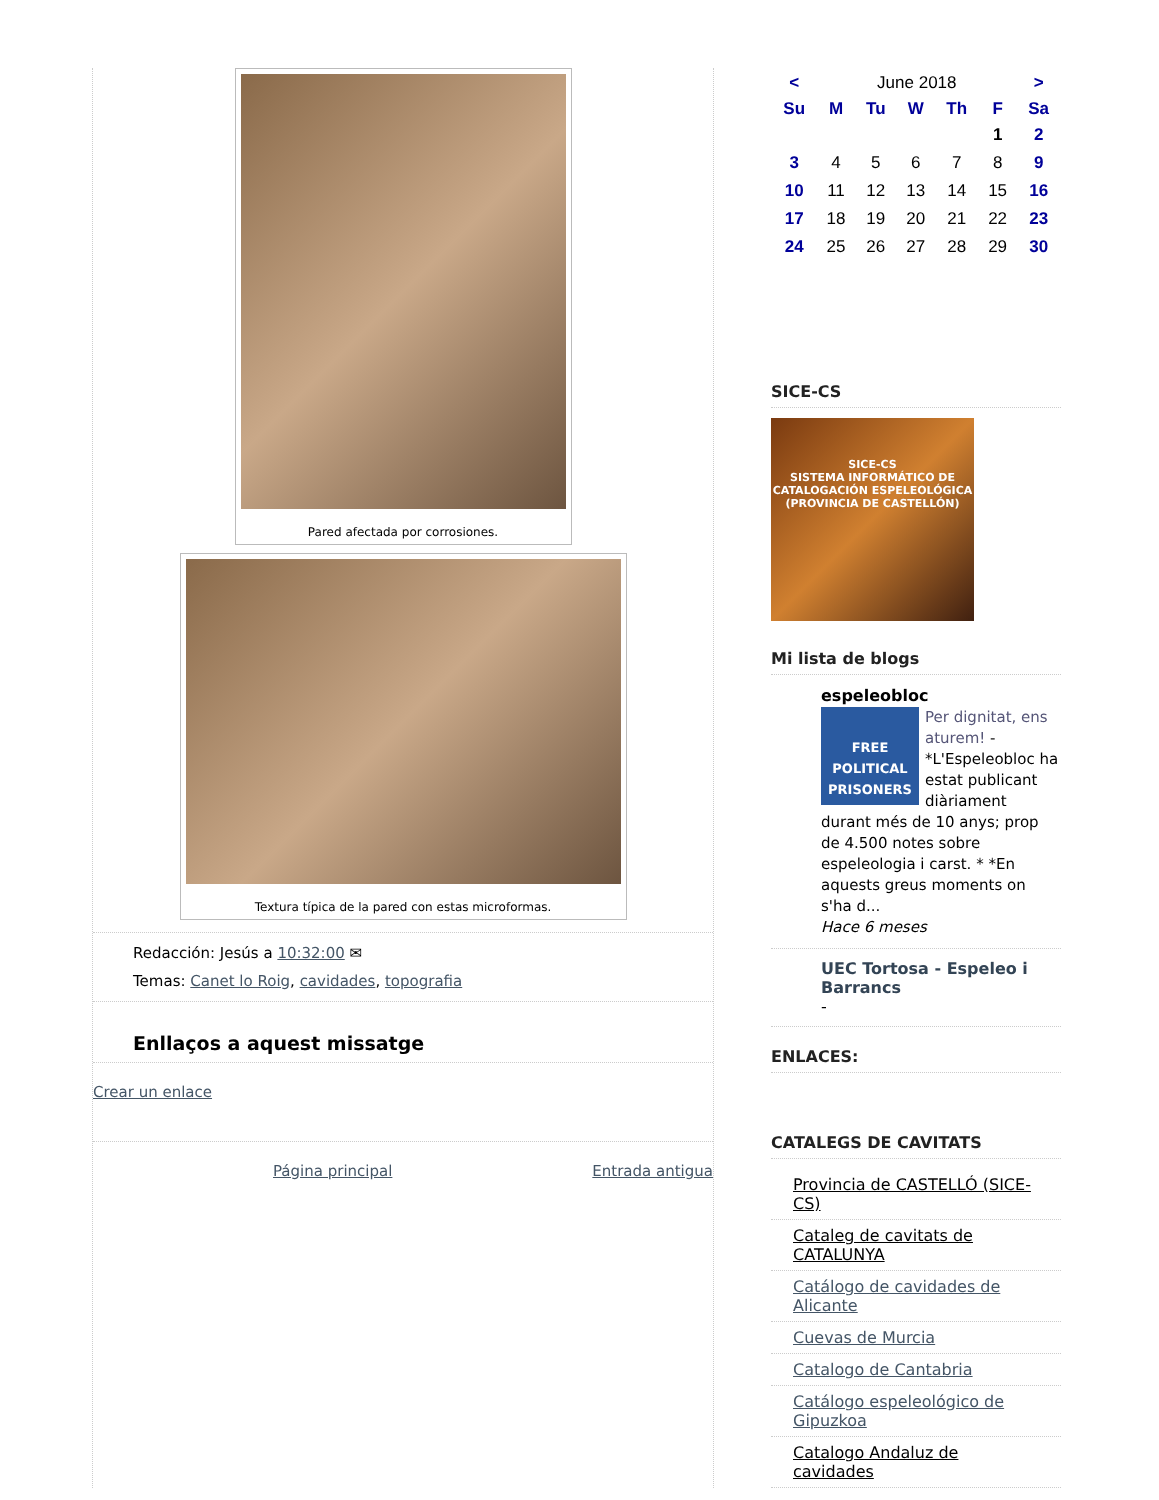Pared afectada por corrosiones.
Textura típica de la pared con estas microformas.
Redacción: Jesús a 10:32:00 ✉
Temas: Canet lo Roig, cavidades, topografia
Enllaços a aquest missatge
Crear un enlace
Página principal Entrada antigua
| < | June 2018 | | | | | > |
| Su | M | Tu | W | Th | F | Sa |
| | | | | | 1 | 2 |
| 3 | 4 | 5 | 6 | 7 | 8 | 9 |
| 10 | 11 | 12 | 13 | 14 | 15 | 16 |
| 17 | 18 | 19 | 20 | 21 | 22 | 23 |
| 24 | 25 | 26 | 27 | 28 | 29 | 30 |
SICE-CS
SICE-CS
SISTEMA INFORMÁTICO DE CATALOGACIÓN ESPELEOLÓGICA
(PROVINCIA DE CASTELLÓN)
Mi lista de blogs
espeleobloc
FREE POLITICAL PRISONERS
Per dignitat, ens aturem! - *L'Espeleobloc ha estat publicant diàriament durant més de 10 anys; prop de 4.500 notes sobre espeleologia i carst. * *En aquests greus moments on s'ha d...
Hace 6 meses
UEC Tortosa - Espeleo i Barrancs
-
ENLACES:
CATALEGS DE CAVITATS
Provincia de CASTELLÓ (SICE-CS)
Cataleg de cavitats de CATALUNYA
Catálogo de cavidades de Alicante
Cuevas de Murcia
Catalogo de Cantabria
Catálogo espeleológico de Gipuzkoa
Catalogo Andaluz de cavidades